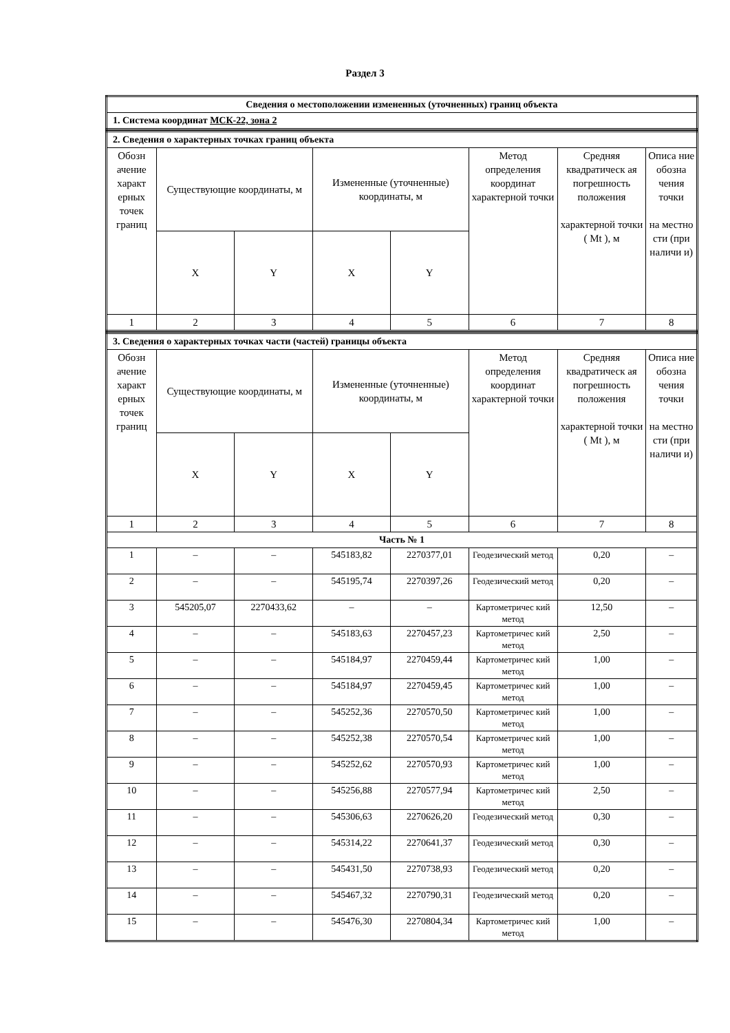Раздел 3
| Сведения о местоположении измененных (уточненных) границ объекта |
| 1. Система координат МСК-22, зона 2 |
| 2. Сведения о характерных точках границ объекта | | | | | | | |
| Обозн ачение характ ерных точек границ | Существующие координаты, м | | Измененные (уточненные) координаты, м | | Метод определения координат характерной точки | Средняя квадратическ ая погрешность положения характерной точки ( Mt ), м | Описа ние обозна чения точки на местно сти (при наличи и) |
| | X | Y | X | Y | | | |
| 1 | 2 | 3 | 4 | 5 | 6 | 7 | 8 |
| 3. Сведения о характерных точках части (частей) границы объекта | | | | | | | |
| Обозн ачение характ ерных точек границ | Существующие координаты, м | | Измененные (уточненные) координаты, м | | Метод определения координат характерной точки | Средняя квадратическ ая погрешность положения характерной точки ( Mt ), м | Описа ние обозна чения точки на местно сти (при наличи и) |
| | X | Y | X | Y | | | |
| 1 | 2 | 3 | 4 | 5 | 6 | 7 | 8 |
| Часть № 1 | | | | | | | |
| 1 | – | – | 545183,82 | 2270377,01 | Геодезический метод | 0,20 | – |
| 2 | – | – | 545195,74 | 2270397,26 | Геодезический метод | 0,20 | – |
| 3 | 545205,07 | 2270433,62 | – | – | Картометричес кий метод | 12,50 | – |
| 4 | – | – | 545183,63 | 2270457,23 | Картометричес кий метод | 2,50 | – |
| 5 | – | – | 545184,97 | 2270459,44 | Картометричес кий метод | 1,00 | – |
| 6 | – | – | 545184,97 | 2270459,45 | Картометричес кий метод | 1,00 | – |
| 7 | – | – | 545252,36 | 2270570,50 | Картометричес кий метод | 1,00 | – |
| 8 | – | – | 545252,38 | 2270570,54 | Картометричес кий метод | 1,00 | – |
| 9 | – | – | 545252,62 | 2270570,93 | Картометричес кий метод | 1,00 | – |
| 10 | – | – | 545256,88 | 2270577,94 | Картометричес кий метод | 2,50 | – |
| 11 | – | – | 545306,63 | 2270626,20 | Геодезический метод | 0,30 | – |
| 12 | – | – | 545314,22 | 2270641,37 | Геодезический метод | 0,30 | – |
| 13 | – | – | 545431,50 | 2270738,93 | Геодезический метод | 0,20 | – |
| 14 | – | – | 545467,32 | 2270790,31 | Геодезический метод | 0,20 | – |
| 15 | – | – | 545476,30 | 2270804,34 | Картометричес кий метод | 1,00 | – |